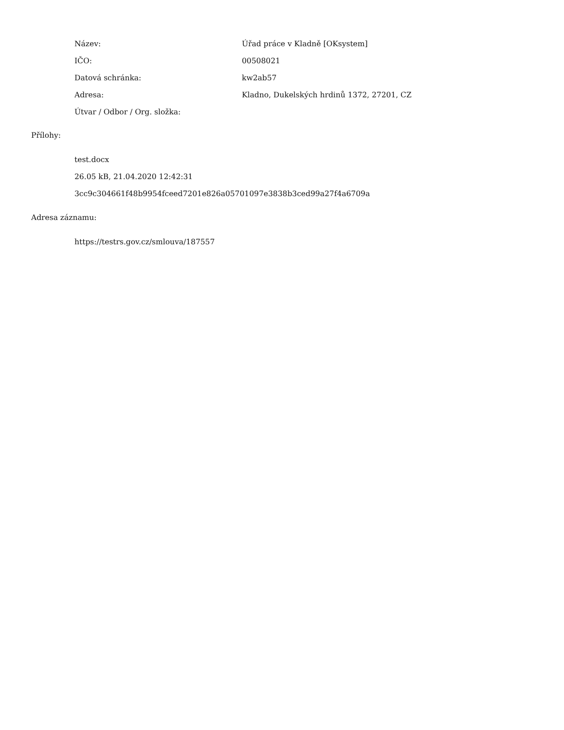| Název: | Úřad práce v Kladně [OKsystem] |
| IČO: | 00508021 |
| Datová schránka: | kw2ab57 |
| Adresa: | Kladno, Dukelských hrdinů 1372, 27201, CZ |
| Útvar / Odbor / Org. složka: | |
Přílohy:
test.docx
26.05 kB, 21.04.2020 12:42:31
3cc9c304661f48b9954fceed7201e826a05701097e3838b3ced99a27f4a6709a
Adresa záznamu:
https://testrs.gov.cz/smlouva/187557